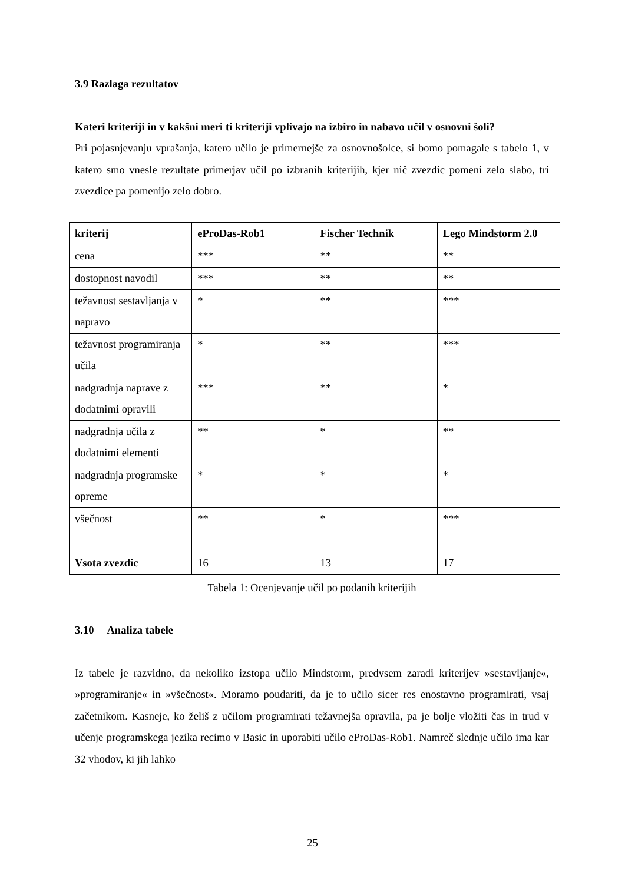3.9 Razlaga rezultatov
Kateri kriteriji in v kakšni meri ti kriteriji vplivajo na izbiro in nabavo učil v osnovni šoli?
Pri pojasnjevanju vprašanja, katero učilo je primernejše za osnovnošolce, si bomo pomagale s tabelo 1, v katero smo vnesle rezultate primerjav učil po izbranih kriterijih, kjer nič zvezdic pomeni zelo slabo, tri zvezdice pa pomenijo zelo dobro.
| kriterij | eProDas-Rob1 | Fischer Technik | Lego Mindstorm 2.0 |
| --- | --- | --- | --- |
| cena | *** | ** | ** |
| dostopnost navodil | *** | ** | ** |
| težavnost sestavljanja v napravo | * | ** | *** |
| težavnost programiranja učila | * | ** | *** |
| nadgradnja naprave z dodatnimi opravili | *** | ** | * |
| nadgradnja učila z dodatnimi elementi | ** | * | ** |
| nadgradnja programske opreme | * | * | * |
| všečnost | ** | * | *** |
| Vsota zvezdic | 16 | 13 | 17 |
Tabela 1: Ocenjevanje učil po podanih kriterijih
3.10 Analiza tabele
Iz tabele je razvidno, da nekoliko izstopa učilo Mindstorm, predvsem zaradi kriterijev »sestavljanje«, »programiranje« in »všečnost«. Moramo poudariti, da je to učilo sicer res enostavno programirati, vsaj začetnikom. Kasneje, ko želiš z učilom programirati težavnejša opravila, pa je bolje vložiti čas in trud v učenje programskega jezika recimo v Basic in uporabiti učilo eProDas-Rob1. Namreč slednje učilo ima kar 32 vhodov, ki jih lahko
25